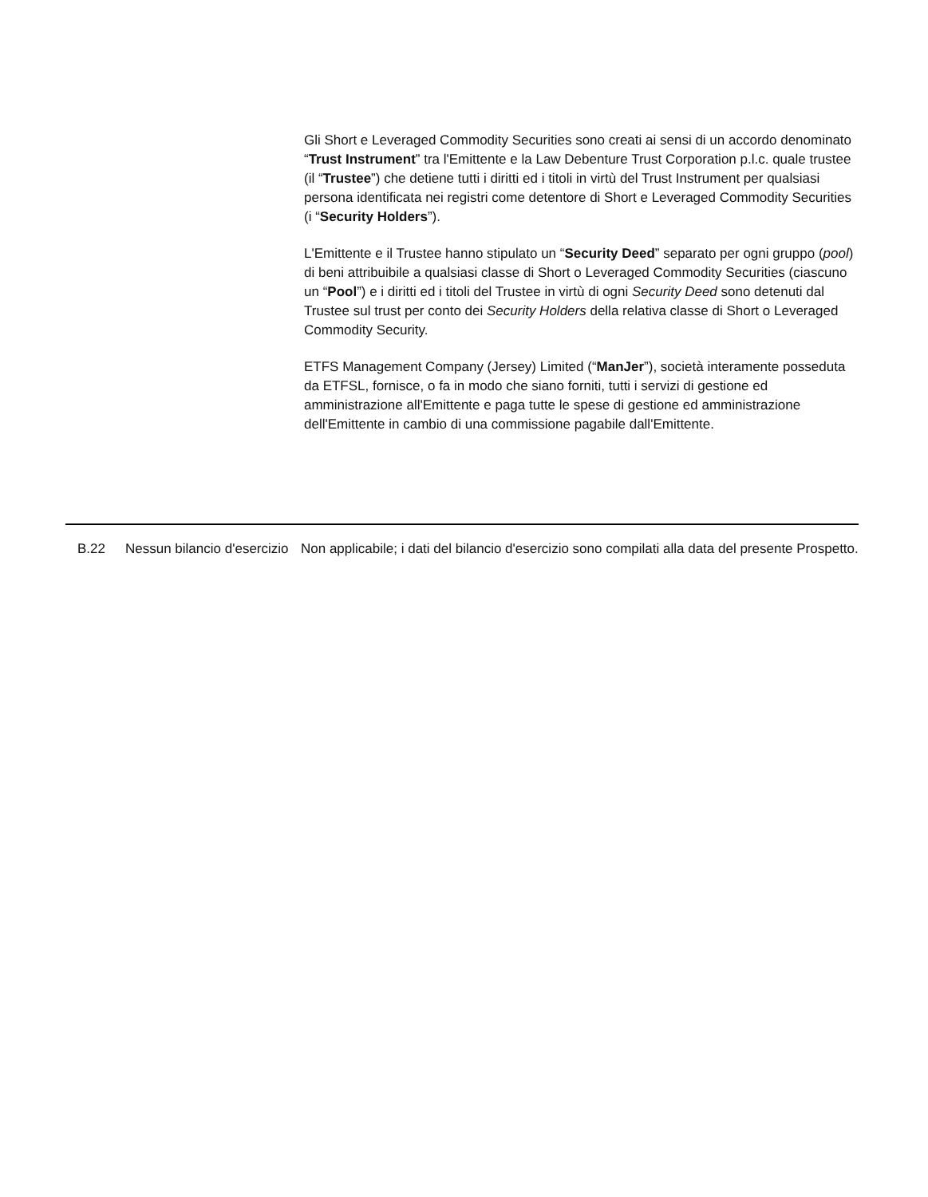Gli Short e Leveraged Commodity Securities sono creati ai sensi di un accordo denominato “Trust Instrument” tra l'Emittente e la Law Debenture Trust Corporation p.l.c. quale trustee (il “Trustee”) che detiene tutti i diritti ed i titoli in virtù del Trust Instrument per qualsiasi persona identificata nei registri come detentore di Short e Leveraged Commodity Securities (i “Security Holders”).
L'Emittente e il Trustee hanno stipulato un “Security Deed” separato per ogni gruppo (pool) di beni attribuibile a qualsiasi classe di Short o Leveraged Commodity Securities (ciascuno un “Pool”) e i diritti ed i titoli del Trustee in virtù di ogni Security Deed sono detenuti dal Trustee sul trust per conto dei Security Holders della relativa classe di Short o Leveraged Commodity Security.
ETFS Management Company (Jersey) Limited (“ManJer”), società interamente posseduta da ETFSL, fornisce, o fa in modo che siano forniti, tutti i servizi di gestione ed amministrazione all'Emittente e paga tutte le spese di gestione ed amministrazione dell'Emittente in cambio di una commissione pagabile dall'Emittente.
| | B.22 | Nessun bilancio d'esercizio | Non applicabile; i dati del bilancio d'esercizio sono compilati alla data del presente Prospetto. |